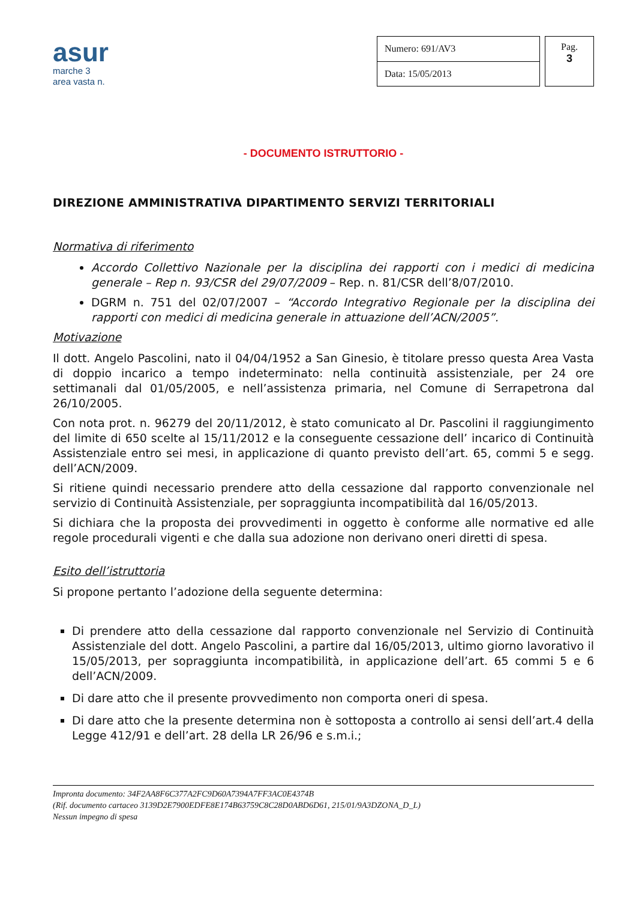asur
marche 3
area vasta n.
| Numero: 691/AV3 |
| Data: 15/05/2013 |
Pag.
3
- DOCUMENTO ISTRUTTORIO -
DIREZIONE AMMINISTRATIVA DIPARTIMENTO SERVIZI TERRITORIALI
Normativa di riferimento
Accordo Collettivo Nazionale per la disciplina dei rapporti con i medici di medicina generale – Rep n. 93/CSR del 29/07/2009 – Rep. n. 81/CSR dell’8/07/2010.
DGRM n. 751 del 02/07/2007 – “Accordo Integrativo Regionale per la disciplina dei rapporti con medici di medicina generale in attuazione dell’ACN/2005”.
Motivazione
Il dott. Angelo Pascolini, nato il 04/04/1952 a San Ginesio, è titolare presso questa Area Vasta di doppio incarico a tempo indeterminato: nella continuità assistenziale, per 24 ore settimanali dal 01/05/2005, e nell’assistenza primaria, nel Comune di Serrapetrona dal 26/10/2005.
Con nota prot. n. 96279 del 20/11/2012, è stato comunicato al Dr. Pascolini il raggiungimento del limite di 650 scelte al 15/11/2012 e la conseguente cessazione dell’ incarico di Continuità Assistenziale entro sei mesi, in applicazione di quanto previsto dell’art. 65, commi 5 e segg. dell’ACN/2009.
Si ritiene quindi necessario prendere atto della cessazione dal rapporto convenzionale nel servizio di Continuità Assistenziale, per sopraggiunta incompatibilità dal 16/05/2013.
Si dichiara che la proposta dei provvedimenti in oggetto è conforme alle normative ed alle regole procedurali vigenti e che dalla sua adozione non derivano oneri diretti di spesa.
Esito dell’istruttoria
Si propone pertanto l’adozione della seguente determina:
Di prendere atto della cessazione dal rapporto convenzionale nel Servizio di Continuità Assistenziale del dott. Angelo Pascolini, a partire dal 16/05/2013, ultimo giorno lavorativo il 15/05/2013, per sopraggiunta incompatibilità, in applicazione dell’art. 65 commi 5 e 6 dell’ACN/2009.
Di dare atto che il presente provvedimento non comporta oneri di spesa.
Di dare atto che la presente determina non è sottoposta a controllo ai sensi dell’art.4 della Legge 412/91 e dell’art. 28 della LR 26/96 e s.m.i.;
Impronta documento: 34F2AA8F6C377A2FC9D60A7394A7FF3AC0E4374B
(Rif. documento cartaceo 3139D2E7900EDFE8E174B63759C8C28D0ABD6D61, 215/01/9A3DZONA_D_L)
Nessun impegno di spesa